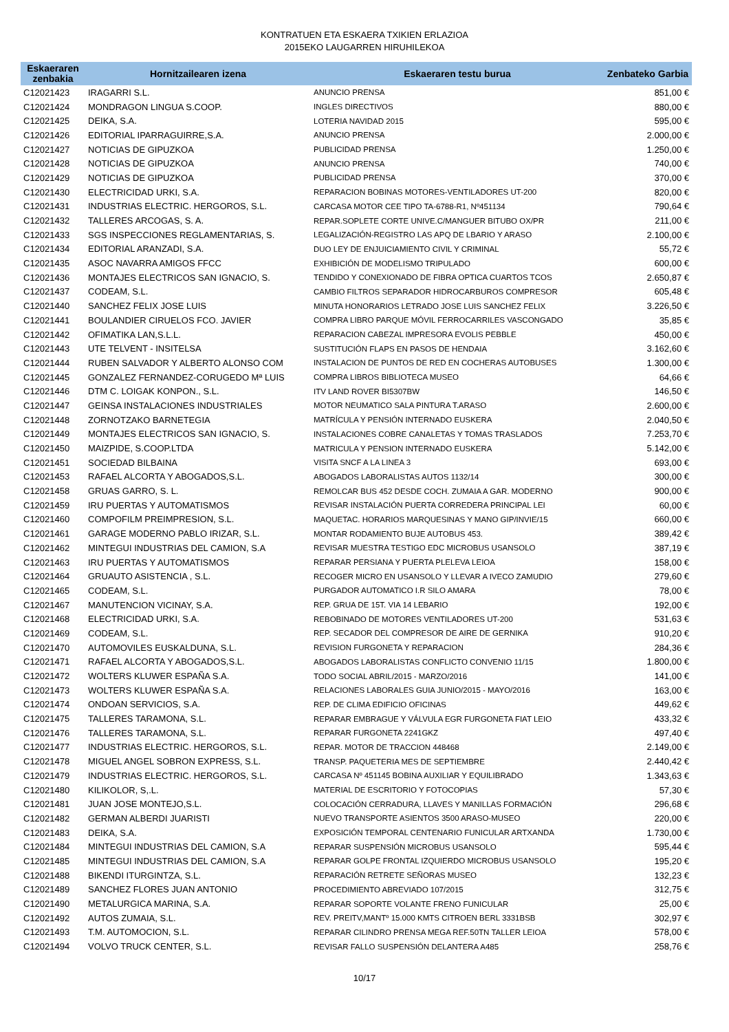KONTRATUEN ETA ESKAERA TXIKIEN ERLAZIOA
2015EKO LAUGARREN HIRUHILEKOA
| Eskaeraren zenbakia | Hornitzailearen izena | Eskaeraren testu burua | Zenbateko Garbia |
| --- | --- | --- | --- |
| C12021423 | IRAGARRI S.L. | ANUNCIO PRENSA | 851,00 € |
| C12021424 | MONDRAGON LINGUA S.COOP. | INGLES DIRECTIVOS | 880,00 € |
| C12021425 | DEIKA, S.A. | LOTERIA NAVIDAD 2015 | 595,00 € |
| C12021426 | EDITORIAL IPARRAGUIRRE,S.A. | ANUNCIO PRENSA | 2.000,00 € |
| C12021427 | NOTICIAS DE GIPUZKOA | PUBLICIDAD PRENSA | 1.250,00 € |
| C12021428 | NOTICIAS DE GIPUZKOA | ANUNCIO PRENSA | 740,00 € |
| C12021429 | NOTICIAS DE GIPUZKOA | PUBLICIDAD PRENSA | 370,00 € |
| C12021430 | ELECTRICIDAD URKI, S.A. | REPARACION BOBINAS MOTORES-VENTILADORES UT-200 | 820,00 € |
| C12021431 | INDUSTRIAS ELECTRIC. HERGOROS, S.L. | CARCASA MOTOR CEE TIPO TA-6788-R1, Nº451134 | 790,64 € |
| C12021432 | TALLERES ARCOGAS, S. A. | REPAR.SOPLETE CORTE UNIVE.C/MANGUER BITUBO OX/PR | 211,00 € |
| C12021433 | SGS INSPECCIONES REGLAMENTARIAS, S. | LEGALIZACIÓN-REGISTRO LAS APQ DE LBARIO Y ARASO | 2.100,00 € |
| C12021434 | EDITORIAL ARANZADI, S.A. | DUO LEY DE ENJUICIAMIENTO CIVIL Y CRIMINAL | 55,72 € |
| C12021435 | ASOC NAVARRA AMIGOS FFCC | EXHIBICIÓN DE MODELISMO TRIPULADO | 600,00 € |
| C12021436 | MONTAJES ELECTRICOS SAN IGNACIO, S. | TENDIDO Y CONEXIONADO DE FIBRA OPTICA CUARTOS TCOS | 2.650,87 € |
| C12021437 | CODEAM, S.L. | CAMBIO FILTROS SEPARADOR HIDROCARBUROS COMPRESOR | 605,48 € |
| C12021440 | SANCHEZ FELIX JOSE LUIS | MINUTA HONORARIOS LETRADO JOSE LUIS SANCHEZ FELIX | 3.226,50 € |
| C12021441 | BOULANDIER CIRUELOS FCO. JAVIER | COMPRA LIBRO PARQUE MÓVIL FERROCARRILES VASCONGADO | 35,85 € |
| C12021442 | OFIMATIKA LAN,S.L.L. | REPARACION CABEZAL IMPRESORA EVOLIS PEBBLE | 450,00 € |
| C12021443 | UTE TELVENT - INSITELSA | SUSTITUCIÓN FLAPS EN PASOS DE HENDAIA | 3.162,60 € |
| C12021444 | RUBEN SALVADOR Y ALBERTO ALONSO COM | INSTALACION DE PUNTOS DE RED EN COCHERAS AUTOBUSES | 1.300,00 € |
| C12021445 | GONZALEZ FERNANDEZ-CORUGEDO Mª LUIS | COMPRA LIBROS BIBLIOTECA MUSEO | 64,66 € |
| C12021446 | DTM C. LOIGAK KONPON., S.L. | ITV LAND ROVER BI5307BW | 146,50 € |
| C12021447 | GEINSA INSTALACIONES INDUSTRIALES | MOTOR NEUMATICO SALA PINTURA T.ARASO | 2.600,00 € |
| C12021448 | ZORNOTZAKO BARNETEGIA | MATRÍCULA Y PENSIÓN INTERNADO EUSKERA | 2.040,50 € |
| C12021449 | MONTAJES ELECTRICOS SAN IGNACIO, S. | INSTALACIONES COBRE CANALETAS Y TOMAS TRASLADOS | 7.253,70 € |
| C12021450 | MAIZPIDE, S.COOP.LTDA | MATRICULA Y PENSION INTERNADO EUSKERA | 5.142,00 € |
| C12021451 | SOCIEDAD BILBAINA | VISITA SNCF A LA LINEA 3 | 693,00 € |
| C12021453 | RAFAEL ALCORTA Y ABOGADOS,S.L. | ABOGADOS LABORALISTAS AUTOS 1132/14 | 300,00 € |
| C12021458 | GRUAS GARRO, S. L. | REMOLCAR BUS 452 DESDE COCH. ZUMAIA A GAR. MODERNO | 900,00 € |
| C12021459 | IRU PUERTAS Y AUTOMATISMOS | REVISAR INSTALACIÓN PUERTA CORREDERA PRINCIPAL LEI | 60,00 € |
| C12021460 | COMPOFILM PREIMPRESION, S.L. | MAQUETAC. HORARIOS MARQUESINAS Y MANO GIP/INVIE/15 | 660,00 € |
| C12021461 | GARAGE MODERNO PABLO IRIZAR, S.L. | MONTAR RODAMIENTO BUJE AUTOBUS 453. | 389,42 € |
| C12021462 | MINTEGUI INDUSTRIAS DEL CAMION, S.A | REVISAR MUESTRA TESTIGO EDC MICROBUS USANSOLO | 387,19 € |
| C12021463 | IRU PUERTAS Y AUTOMATISMOS | REPARAR PERSIANA Y PUERTA PLELEVA LEIOA | 158,00 € |
| C12021464 | GRUAUTO ASISTENCIA , S.L. | RECOGER MICRO EN USANSOLO Y LLEVAR A IVECO ZAMUDIO | 279,60 € |
| C12021465 | CODEAM, S.L. | PURGADOR AUTOMATICO I.R SILO AMARA | 78,00 € |
| C12021467 | MANUTENCION VICINAY, S.A. | REP. GRUA DE 15T. VIA 14 LEBARIO | 192,00 € |
| C12021468 | ELECTRICIDAD URKI, S.A. | REBOBINADO DE MOTORES VENTILADORES UT-200 | 531,63 € |
| C12021469 | CODEAM, S.L. | REP. SECADOR DEL COMPRESOR DE AIRE DE GERNIKA | 910,20 € |
| C12021470 | AUTOMOVILES EUSKALDUNA, S.L. | REVISION FURGONETA Y REPARACION | 284,36 € |
| C12021471 | RAFAEL ALCORTA Y ABOGADOS,S.L. | ABOGADOS LABORALISTAS CONFLICTO CONVENIO 11/15 | 1.800,00 € |
| C12021472 | WOLTERS KLUWER ESPAÑA S.A. | TODO SOCIAL ABRIL/2015 - MARZO/2016 | 141,00 € |
| C12021473 | WOLTERS KLUWER ESPAÑA S.A. | RELACIONES LABORALES GUIA JUNIO/2015 - MAYO/2016 | 163,00 € |
| C12021474 | ONDOAN SERVICIOS, S.A. | REP. DE CLIMA EDIFICIO OFICINAS | 449,62 € |
| C12021475 | TALLERES TARAMONA, S.L. | REPARAR EMBRAGUE Y VÁLVULA EGR FURGONETA FIAT LEIO | 433,32 € |
| C12021476 | TALLERES TARAMONA, S.L. | REPARAR FURGONETA 2241GKZ | 497,40 € |
| C12021477 | INDUSTRIAS ELECTRIC. HERGOROS, S.L. | REPAR. MOTOR DE TRACCION 448468 | 2.149,00 € |
| C12021478 | MIGUEL ANGEL SOBRON EXPRESS, S.L. | TRANSP. PAQUETERIA MES DE SEPTIEMBRE | 2.440,42 € |
| C12021479 | INDUSTRIAS ELECTRIC. HERGOROS, S.L. | CARCASA Nº 451145 BOBINA AUXILIAR Y EQUILIBRADO | 1.343,63 € |
| C12021480 | KILIKOLOR, S,.L. | MATERIAL DE ESCRITORIO Y FOTOCOPIAS | 57,30 € |
| C12021481 | JUAN JOSE MONTEJO,S.L. | COLOCACIÓN CERRADURA, LLAVES Y MANILLAS FORMACIÓN | 296,68 € |
| C12021482 | GERMAN ALBERDI JUARISTI | NUEVO TRANSPORTE ASIENTOS 3500 ARASO-MUSEO | 220,00 € |
| C12021483 | DEIKA, S.A. | EXPOSICIÓN TEMPORAL CENTENARIO FUNICULAR ARTXANDA | 1.730,00 € |
| C12021484 | MINTEGUI INDUSTRIAS DEL CAMION, S.A | REPARAR SUSPENSIÓN MICROBUS USANSOLO | 595,44 € |
| C12021485 | MINTEGUI INDUSTRIAS DEL CAMION, S.A | REPARAR GOLPE FRONTAL IZQUIERDO MICROBUS USANSOLO | 195,20 € |
| C12021488 | BIKENDI ITURGINTZA, S.L. | REPARACIÓN RETRETE SEÑORAS MUSEO | 132,23 € |
| C12021489 | SANCHEZ FLORES JUAN ANTONIO | PROCEDIMIENTO ABREVIADO 107/2015 | 312,75 € |
| C12021490 | METALURGICA MARINA, S.A. | REPARAR SOPORTE VOLANTE FRENO FUNICULAR | 25,00 € |
| C12021492 | AUTOS ZUMAIA, S.L. | REV. PREITV,MANTº 15.000 KMTS CITROEN BERL 3331BSB | 302,97 € |
| C12021493 | T.M. AUTOMOCION, S.L. | REPARAR CILINDRO PRENSA MEGA REF.50TN TALLER LEIOA | 578,00 € |
| C12021494 | VOLVO TRUCK CENTER, S.L. | REVISAR FALLO SUSPENSIÓN DELANTERA A485 | 258,76 € |
10/17